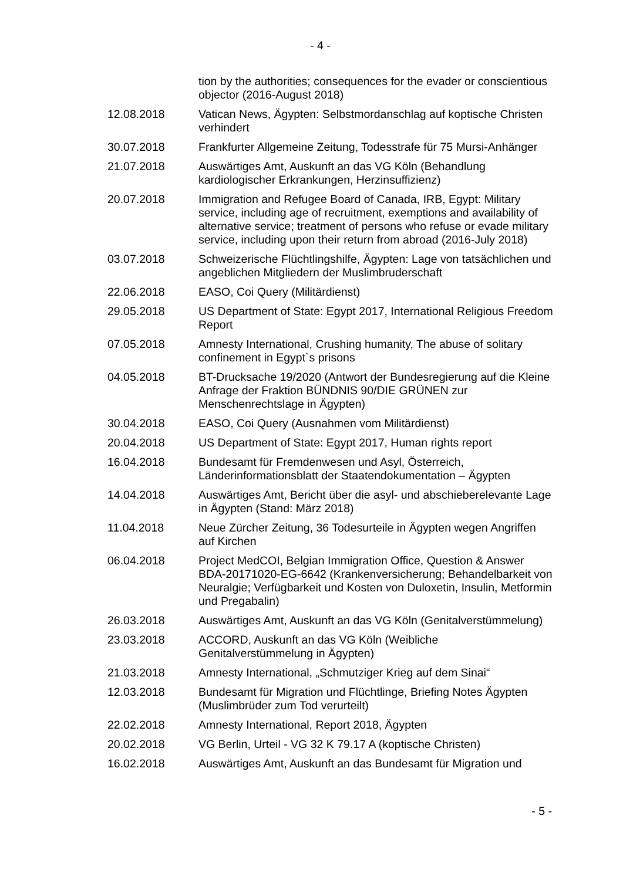- 4 -
| | tion by the authorities; consequences for the evader or conscientious objector (2016-August 2018) |
| 12.08.2018 | Vatican News, Ägypten: Selbstmordanschlag auf koptische Christen verhindert |
| 30.07.2018 | Frankfurter Allgemeine Zeitung, Todesstrafe für 75 Mursi-Anhänger |
| 21.07.2018 | Auswärtiges Amt, Auskunft an das VG Köln (Behandlung kardiologischer Erkrankungen, Herzinsuffizienz) |
| 20.07.2018 | Immigration and Refugee Board of Canada, IRB, Egypt: Military service, including age of recruitment, exemptions and availability of alternative service; treatment of persons who refuse or evade military service, including upon their return from abroad (2016-July 2018) |
| 03.07.2018 | Schweizerische Flüchtlingshilfe, Ägypten: Lage von tatsächlichen und angeblichen Mitgliedern der Muslimbruderschaft |
| 22.06.2018 | EASO, Coi Query (Militärdienst) |
| 29.05.2018 | US Department of State: Egypt 2017, International Religious Freedom Report |
| 07.05.2018 | Amnesty International, Crushing humanity, The abuse of solitary confinement in Egypt`s prisons |
| 04.05.2018 | BT-Drucksache 19/2020 (Antwort der Bundesregierung auf die Kleine Anfrage der Fraktion BÜNDNIS 90/DIE GRÜNEN zur Menschenrechtslage in Ägypten) |
| 30.04.2018 | EASO, Coi Query (Ausnahmen vom Militärdienst) |
| 20.04.2018 | US Department of State: Egypt 2017, Human rights report |
| 16.04.2018 | Bundesamt für Fremdenwesen und Asyl, Österreich, Länderinformationsblatt der Staatendokumentation – Ägypten |
| 14.04.2018 | Auswärtiges Amt, Bericht über die asyl- und abschieberelevante Lage in Ägypten (Stand: März 2018) |
| 11.04.2018 | Neue Zürcher Zeitung, 36 Todesurteile in Ägypten wegen Angriffen auf Kirchen |
| 06.04.2018 | Project MedCOI, Belgian Immigration Office, Question & Answer BDA-20171020-EG-6642 (Krankenversicherung; Behandelbarkeit von Neuralgie; Verfügbarkeit und Kosten von Duloxetin, Insulin, Metformin und Pregabalin) |
| 26.03.2018 | Auswärtiges Amt, Auskunft an das VG Köln (Genitalverstümmelung) |
| 23.03.2018 | ACCORD, Auskunft an das VG Köln (Weibliche Genitalverstümmelung in Ägypten) |
| 21.03.2018 | Amnesty International, „Schmutziger Krieg auf dem Sinai“ |
| 12.03.2018 | Bundesamt für Migration und Flüchtlinge, Briefing Notes Ägypten (Muslimbrüder zum Tod verurteilt) |
| 22.02.2018 | Amnesty International, Report 2018, Ägypten |
| 20.02.2018 | VG Berlin, Urteil - VG 32 K 79.17 A (koptische Christen) |
| 16.02.2018 | Auswärtiges Amt, Auskunft an das Bundesamt für Migration und |
- 5 -